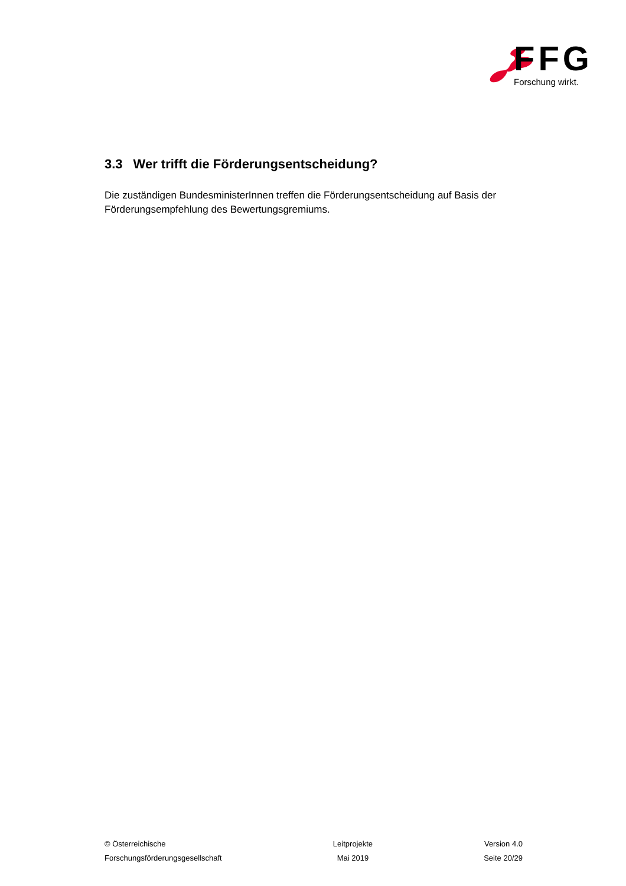FFG
Forschung wirkt.
3.3 Wer trifft die Förderungsentscheidung?
Die zuständigen BundesministerInnen treffen die Förderungsentscheidung auf Basis der Förderungsempfehlung des Bewertungsgremiums.
© Österreichische
Forschungsförderungsgesellschaft
Leitprojekte
Mai 2019
Version 4.0
Seite 20/29